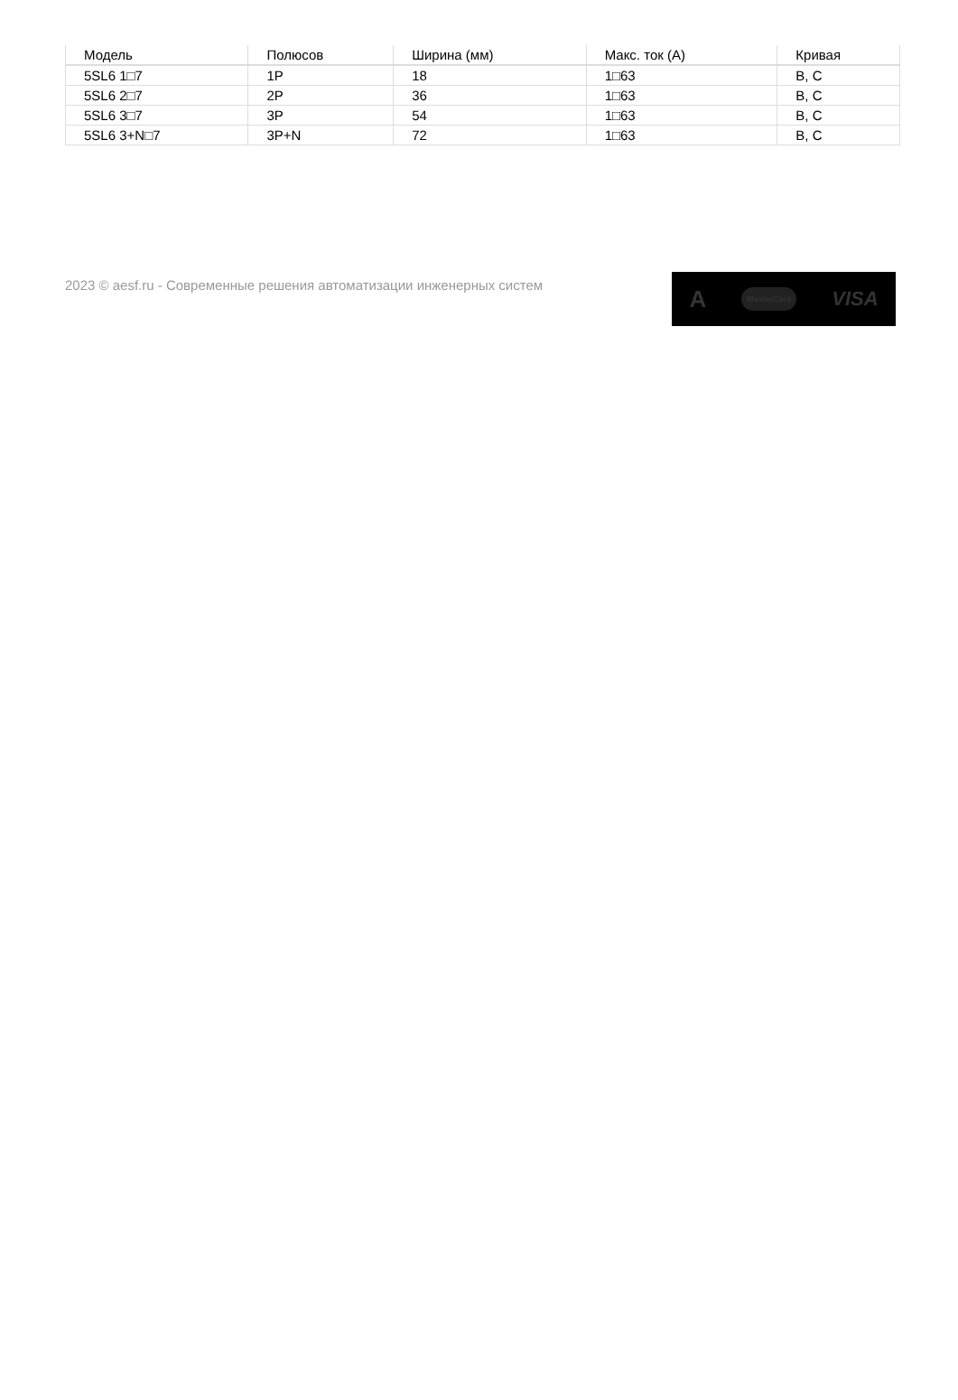| Модель | Полюсов | Ширина (мм) | Макс. ток (А) | Кривая |
| --- | --- | --- | --- | --- |
| 5SL6 1□7 | 1P | 18 | 1□63 | B, C |
| 5SL6 2□7 | 2P | 36 | 1□63 | B, C |
| 5SL6 3□7 | 3P | 54 | 1□63 | B, C |
| 5SL6 3+N□7 | 3P+N | 72 | 1□63 | B, C |
2023 © aesf.ru - Современные решения автоматизации инженерных систем
A MasterCard VISA